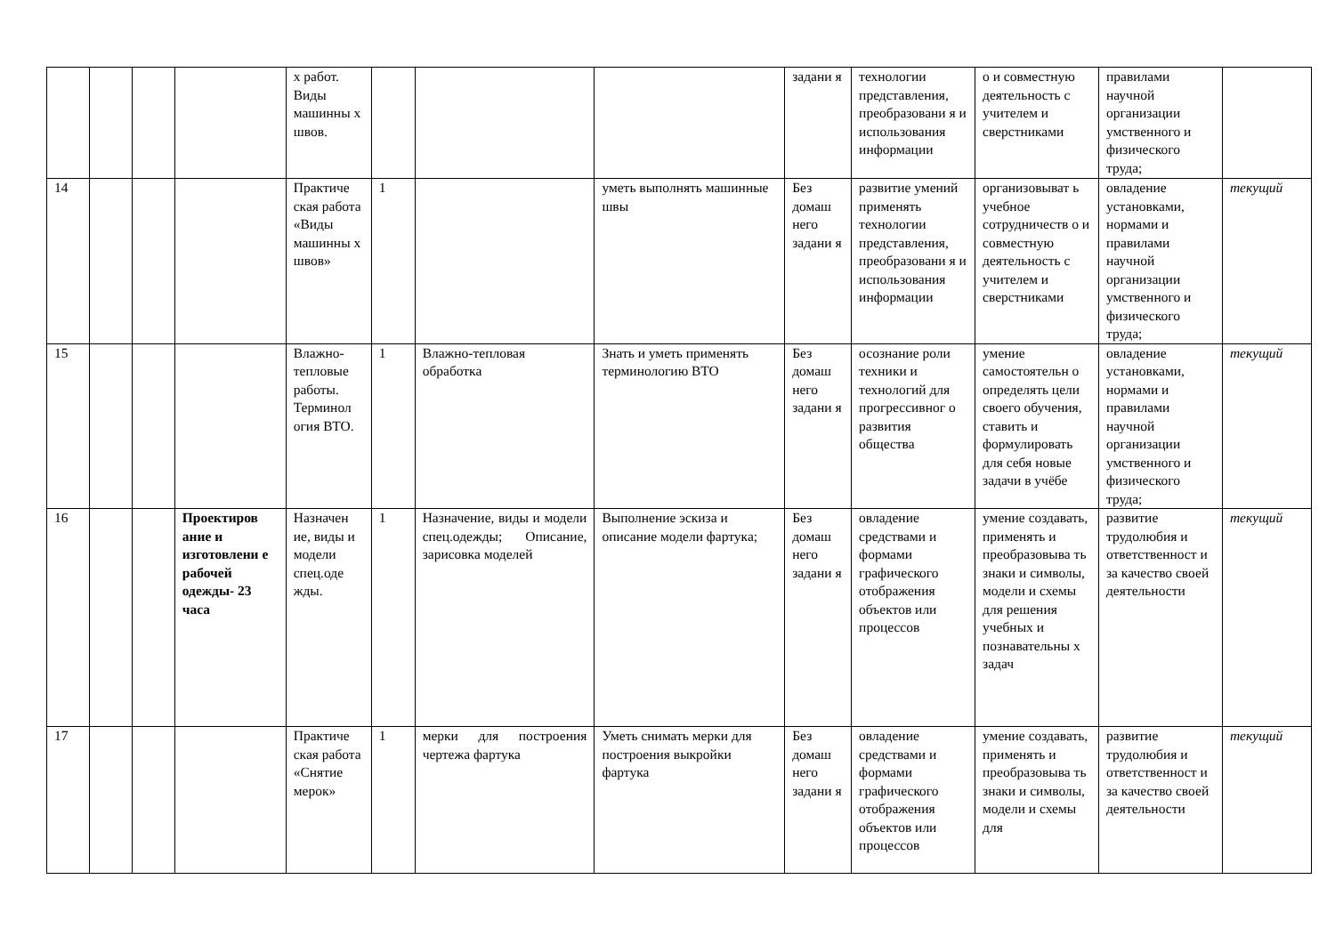| | | | | х работ. Виды машинны х швов. | | | | задани я | технологии представления, преобразовани я и использования информации | о и совместную деятельность с учителем и сверстниками | правилами научной организации умственного и физического труда; | |
| 14 | | | | Практиче ская работа «Виды машинны х швов» | 1 | | уметь выполнять машинные швы | Без домаш него задани я | развитие умений применять технологии представления, преобразовани я и использования информации | организовыват ь учебное сотрудничеств о и совместную деятельность с учителем и сверстниками | овладение установками, нормами и правилами научной организации умственного и физического труда; | текущий |
| 15 | | | | Влажно-тепловые работы. Терминол огия ВТО. | 1 | Влажно-тепловая обработка | Знать и уметь применять терминологию ВТО | Без домаш него задани я | осознание роли техники и технологий для прогрессивног о развития общества | умение самостоятельн о определять цели своего обучения, ставить и формулировать для себя новые задачи в учёбе | овладение установками, нормами и правилами научной организации умственного и физического труда; | текущий |
| 16 | | | Проектиров ание и изготовлени е рабочей одежды- 23 часа | Назначен ие, виды и модели спец.оде жды. | 1 | Назначение, виды и модели спец.одежды; Описание, зарисовка моделей | Выполнение эскиза и описание модели фартука; | Без домаш него задани я | овладение средствами и формами графического отображения объектов или процессов | умение создавать, применять и преобразовыва ть знаки и символы, модели и схемы для решения учебных и познавательны х задач | развитие трудолюбия и ответственност и за качество своей деятельности | текущий |
| 17 | | | | Практиче ская работа «Снятие мерок» | 1 | мерки для построения чертежа фартука | Уметь снимать мерки для построения выкройки фартука | Без домаш него задани я | овладение средствами и формами графического отображения объектов или процессов | умение создавать, применять и преобразовыва ть знаки и символы, модели и схемы для | развитие трудолюбия и ответственност и за качество своей деятельности | текущий |